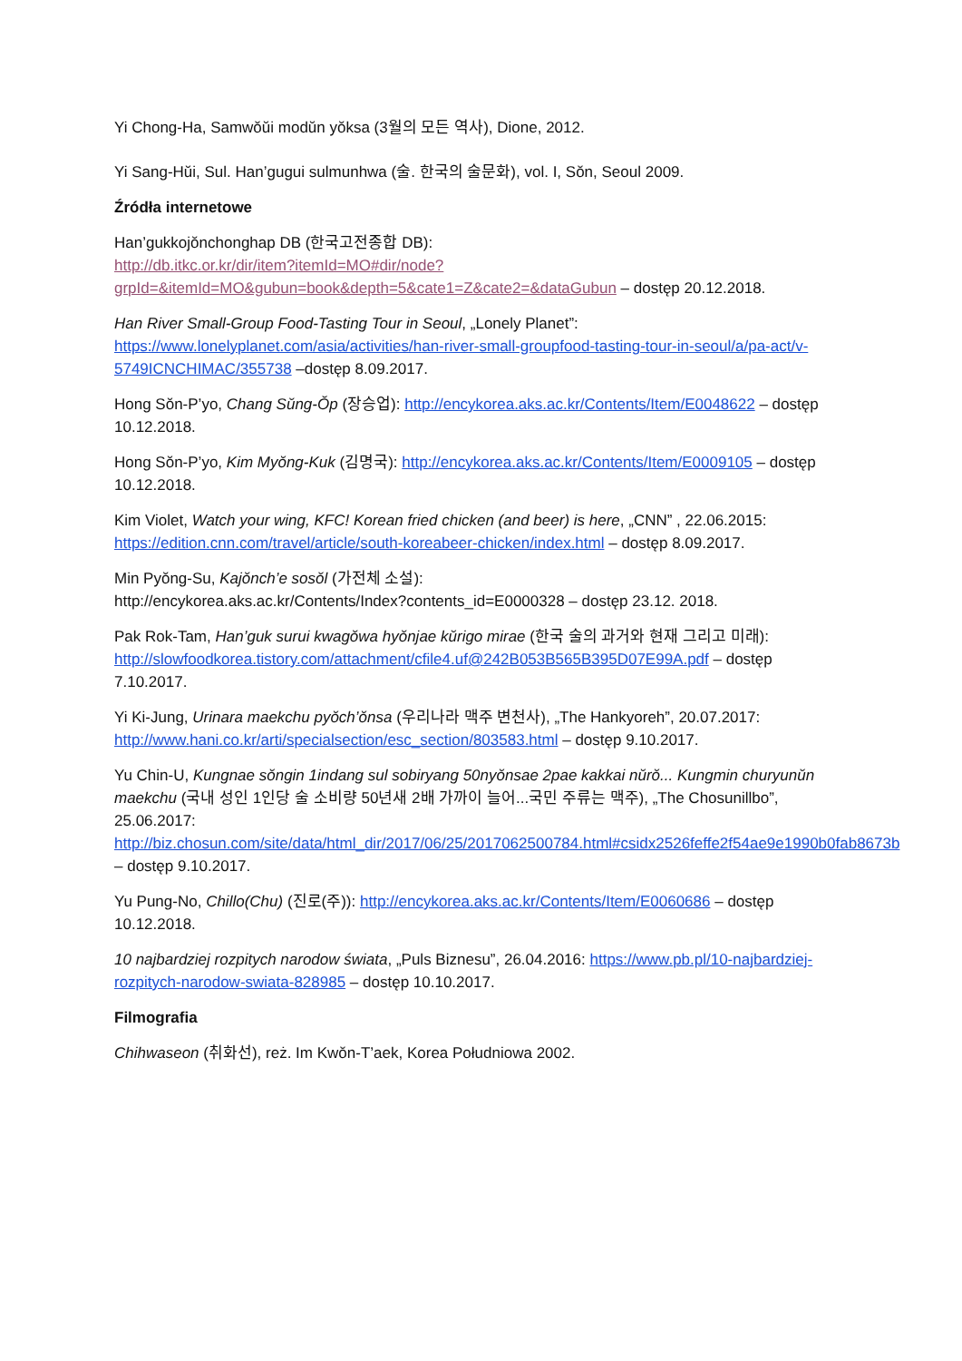Yi Chong-Ha, Samwŏŭi modŭn yŏksa (3월의 모든 역사), Dione, 2012.
Yi Sang-Hŭi, Sul. Han’gugui sulmunhwa (술. 한국의 술문화), vol. I, Sŏn, Seoul 2009.
Źródła internetowe
Han’gukkojŏnchonghap DB (한국고전종합 DB):
http://db.itkc.or.kr/dir/item?itemId=MO#dir/node?grpId=&itemId=MO&gubun=book&depth=5&cate1=Z&cate2=&dataGubun – dostęp 20.12.2018.
Han River Small-Group Food-Tasting Tour in Seoul, „Lonely Planet”: https://www.lonelyplanet.com/asia/activities/han-river-small-groupfood-tasting-tour-in-seoul/a/pa-act/v-5749ICNCHIMAC/355738 –dostęp 8.09.2017.
Hong Sŏn-P’yo, Chang Sŭng-Ŏp (장승업): http://encykorea.aks.ac.kr/Contents/Item/E0048622 – dostęp 10.12.2018.
Hong Sŏn-P’yo, Kim Myŏng-Kuk (김명국): http://encykorea.aks.ac.kr/Contents/Item/E0009105 – dostęp 10.12.2018.
Kim Violet, Watch your wing, KFC! Korean fried chicken (and beer) is here, „CNN” , 22.06.2015: https://edition.cnn.com/travel/article/south-koreabeer-chicken/index.html – dostęp 8.09.2017.
Min Pyŏng-Su, Kajŏnch’e sosŏl (가전체 소설):
http://encykorea.aks.ac.kr/Contents/Index?contents_id=E0000328 – dostęp 23.12. 2018.
Pak Rok-Tam, Han’guk surui kwagŏwa hyŏnjae kŭrigo mirae (한국 술의 과거와 현재 그리고 미래): http://slowfoodkorea.tistory.com/attachment/cfile4.uf@242B053B565B395D07E99A.pdf – dostęp 7.10.2017.
Yi Ki-Jung, Urinara maekchu pyŏch’ŏnsa (우리나라 맥주 변천사), „The Hankyoreh”, 20.07.2017: http://www.hani.co.kr/arti/specialsection/esc_section/803583.html – dostęp 9.10.2017.
Yu Chin-U, Kungnae sŏngin 1indang sul sobiryang 50nyŏnsae 2pae kakkai nŭrŏ... Kungmin churyunŭn maekchu (국내 성인 1인당 술 소비량 50년새 2배 가까이 늘어...국민 주류는 맥주), „The Chosunillbo”, 25.06.2017: http://biz.chosun.com/site/data/html_dir/2017/06/25/2017062500784.html#csidx2526feffe2f54ae9e1990b0fab8673b – dostęp 9.10.2017.
Yu Pung-No, Chillo(Chu) (진로(주)): http://encykorea.aks.ac.kr/Contents/Item/E0060686 – dostęp 10.12.2018.
10 najbardziej rozpitych narodow świata, „Puls Biznesu”, 26.04.2016: https://www.pb.pl/10-najbardziej-rozpitych-narodow-swiata-828985 – dostęp 10.10.2017.
Filmografia
Chihwaseon (취화선), reż. Im Kwŏn-T’aek, Korea Południowa 2002.